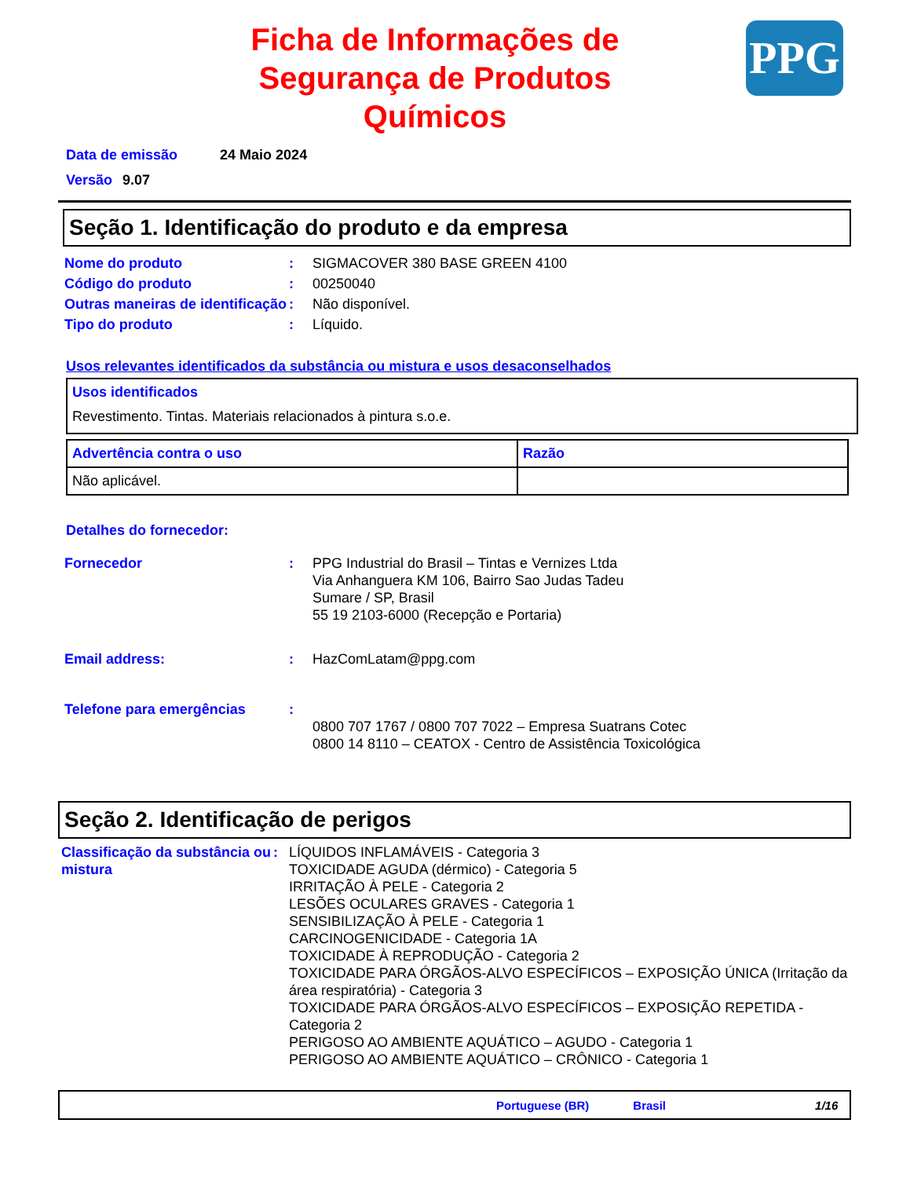Ficha de Informações de Segurança de Produtos Químicos
PPG
Data de emissão 24 Maio 2024
Versão 9.07
Seção 1. Identificação do produto e da empresa
| Nome do produto | : | SIGMACOVER 380 BASE GREEN 4100 |
| Código do produto | : | 00250040 |
| Outras maneiras de identificação | : | Não disponível. |
| Tipo do produto | : | Líquido. |
Usos relevantes identificados da substância ou mistura e usos desaconselhados
Usos identificados
Revestimento. Tintas. Materiais relacionados à pintura s.o.e.
| Advertência contra o uso | Razão |
| --- | --- |
| Não aplicável. | |
Detalhes do fornecedor:
| Fornecedor | : | PPG Industrial do Brasil – Tintas e Vernizes Ltda Via Anhanguera KM 106, Bairro Sao Judas Tadeu Sumare / SP, Brasil 55 19 2103-6000 (Recepção e Portaria) |
| Email address: | : | HazComLatam@ppg.com |
| Telefone para emergências | : | 0800 707 1767 / 0800 707 7022 – Empresa Suatrans Cotec 0800 14 8110 – CEATOX - Centro de Assistência Toxicológica |
Seção 2. Identificação de perigos
| Classificação da substância ou mistura | : | LÍQUIDOS INFLAMÁVEIS - Categoria 3 TOXICIDADE AGUDA (dérmico) - Categoria 5 IRRITAÇÃO À PELE - Categoria 2 LESÕES OCULARES GRAVES - Categoria 1 SENSIBILIZAÇÃO À PELE - Categoria 1 CARCINOGENICIDADE - Categoria 1A TOXICIDADE À REPRODUÇÃO - Categoria 2 TOXICIDADE PARA ÓRGÃOS-ALVO ESPECÍFICOS – EXPOSIÇÃO ÚNICA (Irritação da área respiratória) - Categoria 3 TOXICIDADE PARA ÓRGÃOS-ALVO ESPECÍFICOS – EXPOSIÇÃO REPETIDA - Categoria 2 PERIGOSO AO AMBIENTE AQUÁTICO – AGUDO - Categoria 1 PERIGOSO AO AMBIENTE AQUÁTICO – CRÔNICO - Categoria 1 |
Portuguese (BR) Brasil 1/16